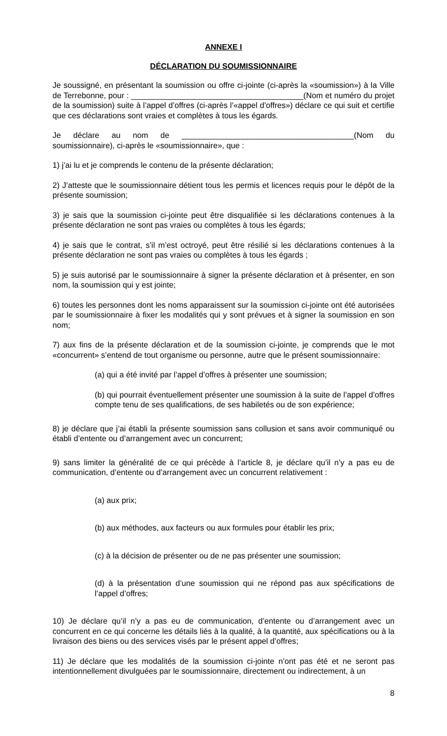ANNEXE I
DÉCLARATION DU SOUMISSIONNAIRE
Je soussigné, en présentant la soumission ou offre ci-jointe (ci-après la «soumission») à la Ville de Terrebonne, pour : _______________________________________(Nom et numéro du projet de la soumission) suite à l’appel d’offres (ci-après l’«appel d’offres») déclare ce qui suit et certifie que ces déclarations sont vraies et complètes à tous les égards.
Je déclare au nom de _______________________________________(Nom du soumissionnaire), ci-après le «soumissionnaire», que :
1) j’ai lu et je comprends le contenu de la présente déclaration;
2) J’atteste que le soumissionnaire détient tous les permis et licences requis pour le dépôt de la présente soumission;
3) je sais que la soumission ci-jointe peut être disqualifiée si les déclarations contenues à la présente déclaration ne sont pas vraies ou complètes à tous les égards;
4) je sais que le contrat, s’il m’est octroyé, peut être résilié si les déclarations contenues à la présente déclaration ne sont pas vraies ou complètes à tous les égards ;
5) je suis autorisé par le soumissionnaire à signer la présente déclaration et à présenter, en son nom, la soumission qui y est jointe;
6) toutes les personnes dont les noms apparaissent sur la soumission ci-jointe ont été autorisées par le soumissionnaire à fixer les modalités qui y sont prévues et à signer la soumission en son nom;
7) aux fins de la présente déclaration et de la soumission ci-jointe, je comprends que le mot «concurrent» s’entend de tout organisme ou personne, autre que le présent soumissionnaire:
(a) qui a été invité par l’appel d’offres à présenter une soumission;
(b) qui pourrait éventuellement présenter une soumission à la suite de l’appel d’offres compte tenu de ses qualifications, de ses habiletés ou de son expérience;
8) je déclare que j’ai établi la présente soumission sans collusion et sans avoir communiqué ou établi d’entente ou d’arrangement avec un concurrent;
9) sans limiter la généralité de ce qui précède à l’article 8, je déclare qu’il n’y a pas eu de communication, d’entente ou d’arrangement avec un concurrent relativement :
(a) aux prix;
(b) aux méthodes, aux facteurs ou aux formules pour établir les prix;
(c) à la décision de présenter ou de ne pas présenter une soumission;
(d) à la présentation d’une soumission qui ne répond pas aux spécifications de l’appel d’offres;
10) Je déclare qu’il n’y a pas eu de communication, d’entente ou d’arrangement avec un concurrent en ce qui concerne les détails liés à la qualité, à la quantité, aux spécifications ou à la livraison des biens ou des services visés par le présent appel d’offres;
11) Je déclare que les modalités de la soumission ci-jointe n’ont pas été et ne seront pas intentionnellement divulguées par le soumissionnaire, directement ou indirectement, à un
8